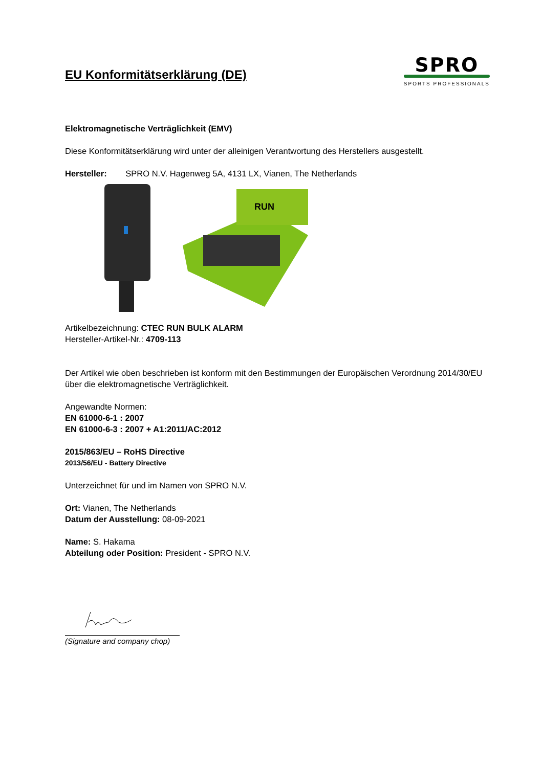EU Konformitätserklärung (DE)
SPRO
SPORTS PROFESSIONALS
Elektromagnetische Verträglichkeit (EMV)
Diese Konformitätserklärung wird unter der alleinigen Verantwortung des Herstellers ausgestellt.
Hersteller: SPRO N.V. Hagenweg 5A, 4131 LX, Vianen, The Netherlands
RUN
Artikelbezeichnung: CTEC RUN BULK ALARM
Hersteller-Artikel-Nr.: 4709-113
Der Artikel wie oben beschrieben ist konform mit den Bestimmungen der Europäischen Verordnung 2014/30/EU über die elektromagnetische Verträglichkeit.
Angewandte Normen:
EN 61000-6-1 : 2007
EN 61000-6-3 : 2007 + A1:2011/AC:2012
2015/863/EU – RoHS Directive
2013/56/EU - Battery Directive
Unterzeichnet für und im Namen von SPRO N.V.
Ort: Vianen, The Netherlands
Datum der Ausstellung: 08-09-2021
Name: S. Hakama
Abteilung oder Position: President - SPRO N.V.
(Signature and company chop)